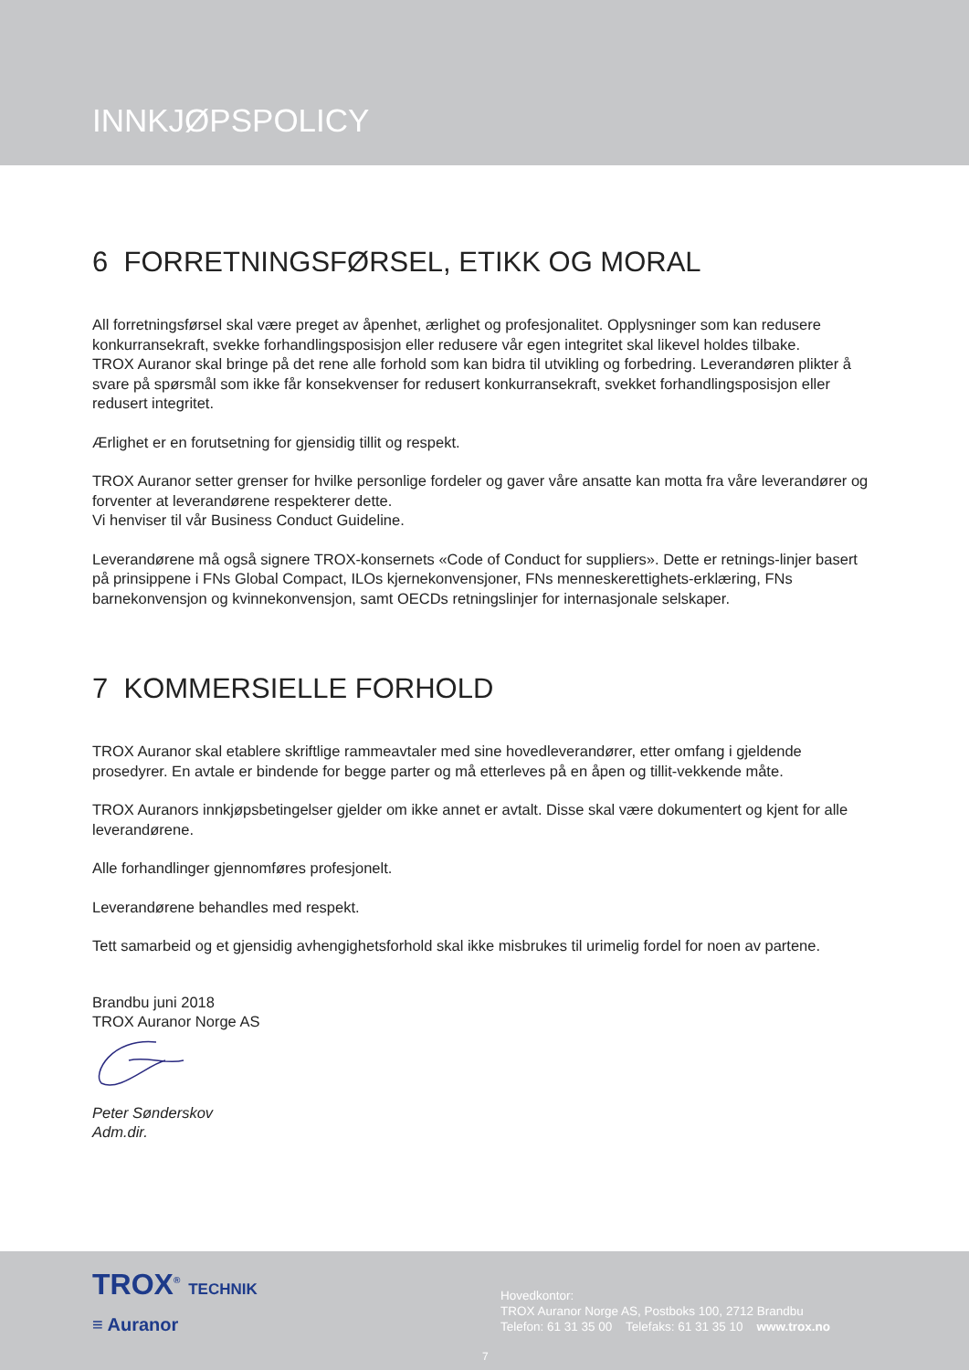INNKJØPSPOLICY
6 FORRETNINGSFØRSEL, ETIKK OG MORAL
All forretningsførsel skal være preget av åpenhet, ærlighet og profesjonalitet. Opplysninger som kan redusere konkurransekraft, svekke forhandlingsposisjon eller redusere vår egen integritet skal likevel holdes tilbake.
TROX Auranor skal bringe på det rene alle forhold som kan bidra til utvikling og forbedring. Leverandøren plikter å svare på spørsmål som ikke får konsekvenser for redusert konkurransekraft, svekket forhandlingsposisjon eller redusert integritet.
Ærlighet er en forutsetning for gjensidig tillit og respekt.
TROX Auranor setter grenser for hvilke personlige fordeler og gaver våre ansatte kan motta fra våre leverandører og forventer at leverandørene respekterer dette.
Vi henviser til vår Business Conduct Guideline.
Leverandørene må også signere TROX-konsernets «Code of Conduct for suppliers». Dette er retnings-linjer basert på prinsippene i FNs Global Compact, ILOs kjernekonvensjoner, FNs menneskerettighets-erklæring, FNs barnekonvensjon og kvinnekonvensjon, samt OECDs retningslinjer for internasjonale selskaper.
7 KOMMERSIELLE FORHOLD
TROX Auranor skal etablere skriftlige rammeavtaler med sine hovedleverandører, etter omfang i gjeldende prosedyrer. En avtale er bindende for begge parter og må etterleves på en åpen og tillit-vekkende måte.
TROX Auranors innkjøpsbetingelser gjelder om ikke annet er avtalt. Disse skal være dokumentert og kjent for alle leverandørene.
Alle forhandlinger gjennomføres profesjonelt.
Leverandørene behandles med respekt.
Tett samarbeid og et gjensidig avhengighetsforhold skal ikke misbrukes til urimelig fordel for noen av partene.
Brandbu juni 2018
TROX Auranor Norge AS
Peter Sønderskov
Adm.dir.
TROX<sup>®</sup> TECHNIK
≡ Auranor
Hovedkontor:
TROX Auranor Norge AS, Postboks 100, 2712 Brandbu
Telefon: 61 31 35 00 Telefaks: 61 31 35 10 www.trox.no
7